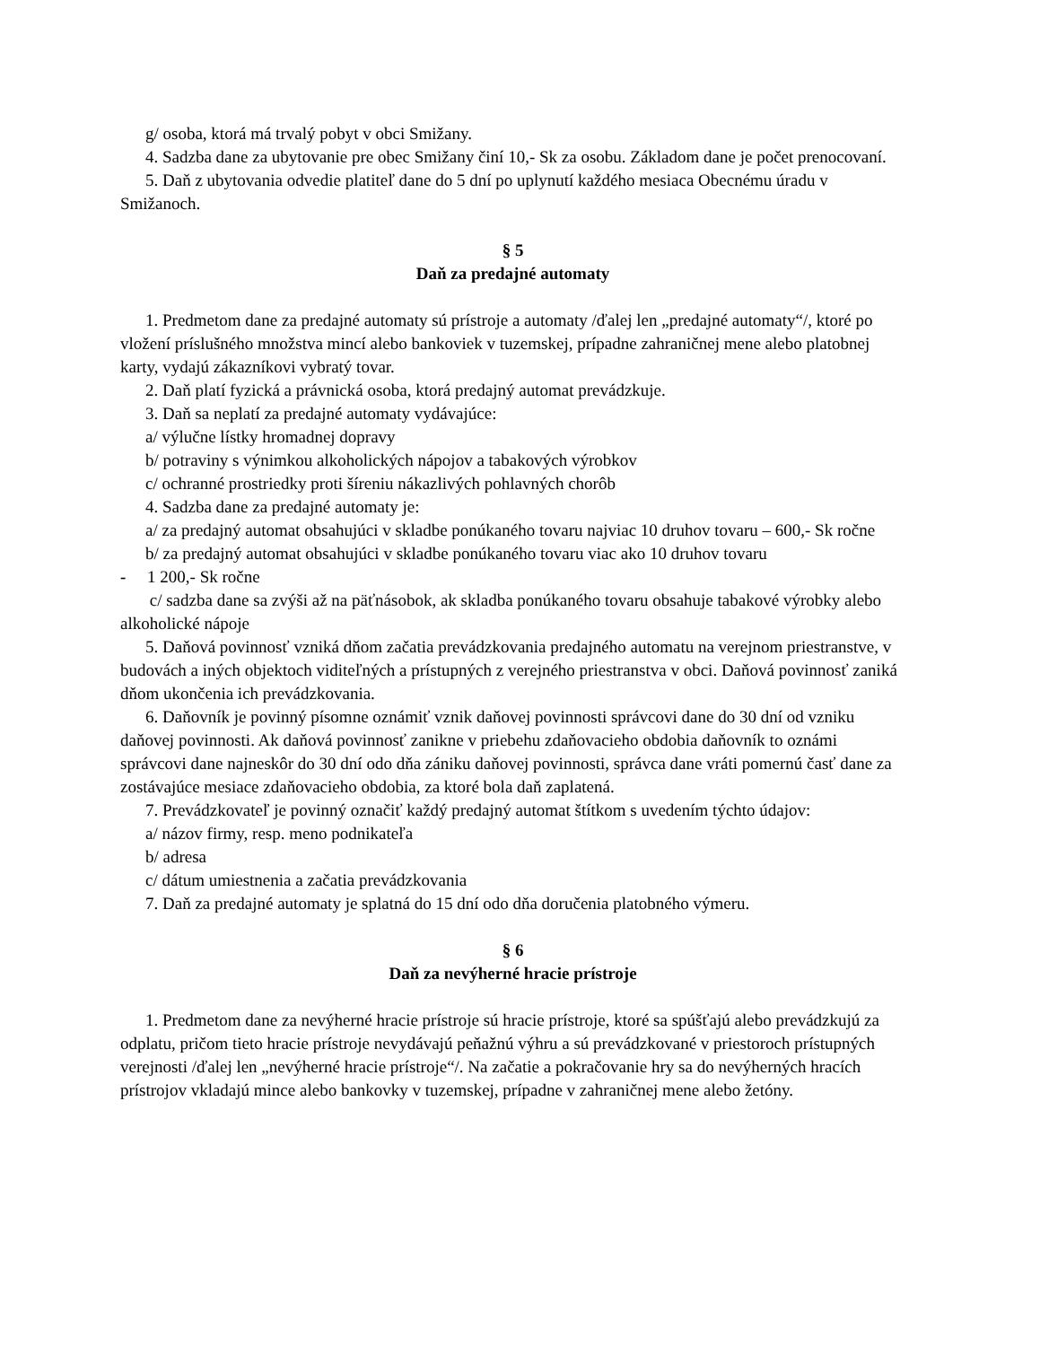g/ osoba, ktorá má trvalý pobyt v obci Smižany.
4. Sadzba dane za ubytovanie pre obec Smižany činí 10,- Sk za osobu. Základom dane je počet prenocovaní.
5. Daň z ubytovania odvedie platiteľ dane do 5 dní po uplynutí každého mesiaca Obecnému úradu v Smižanoch.
§ 5
Daň za predajné automaty
1. Predmetom dane za predajné automaty sú prístroje a automaty /ďalej len „predajné automaty“/, ktoré po vložení príslušného množstva mincí alebo bankoviek v tuzemskej, prípadne zahraničnej mene alebo platobnej karty, vydajú zákazníkovi vybratý tovar.
2. Daň platí fyzická a právnická osoba, ktorá predajný automat prevádzkuje.
3. Daň sa neplatí za predajné automaty vydávajúce:
a/ výlučne lístky hromadnej dopravy
b/ potraviny s výnimkou alkoholických nápojov a tabakových výrobkov
c/ ochranné prostriedky proti šíreniu nákazlivých pohlavných chorôb
4. Sadzba dane za predajné automaty je:
a/ za predajný automat obsahujúci v skladbe ponúkaného tovaru najviac 10 druhov tovaru – 600,- Sk ročne
b/ za predajný automat obsahujúci v skladbe ponúkaného tovaru viac ako 10 druhov tovaru
- 1 200,- Sk ročne
c/ sadzba dane sa zvýši až na päťnásobok, ak skladba ponúkaného tovaru obsahuje tabakové výrobky alebo alkoholické nápoje
5. Daňová povinnosť vzniká dňom začatia prevádzkovania predajného automatu na verejnom priestranstve, v budovách a iných objektoch viditeľných a prístupných z verejného priestranstva v obci. Daňová povinnosť zaniká dňom ukončenia ich prevádzkovania.
6. Daňovník je povinný písomne oznámiť vznik daňovej povinnosti správcovi dane do 30 dní od vzniku daňovej povinnosti. Ak daňová povinnosť zanikne v priebehu zdaňovacieho obdobia daňovník to oznámi správcovi dane najneskôr do 30 dní odo dňa zániku daňovej povinnosti, správca dane vráti pomernú časť dane za zostávajúce mesiace zdaňovacieho obdobia, za ktoré bola daň zaplatená.
7. Prevádzkovateľ je povinný označiť každý predajný automat štítkom s uvedením týchto údajov:
a/ názov firmy, resp. meno podnikateľa
b/ adresa
c/ dátum umiestnenia a začatia prevádzkovania
7. Daň za predajné automaty je splatná do 15 dní odo dňa doručenia platobného výmeru.
§ 6
Daň za nevýherné hracie prístroje
1. Predmetom dane za nevýherné hracie prístroje sú hracie prístroje, ktoré sa spúšťajú alebo prevádzkujú za odplatu, pričom tieto hracie prístroje nevydávajú peňažnú výhru a sú prevádzkované v priestoroch prístupných verejnosti /ďalej len „nevýherné hracie prístroje“/. Na začatie a pokračovanie hry sa do nevýherných hracích prístrojov vkladajú mince alebo bankovky v tuzemskej, prípadne v zahraničnej mene alebo žetóny.